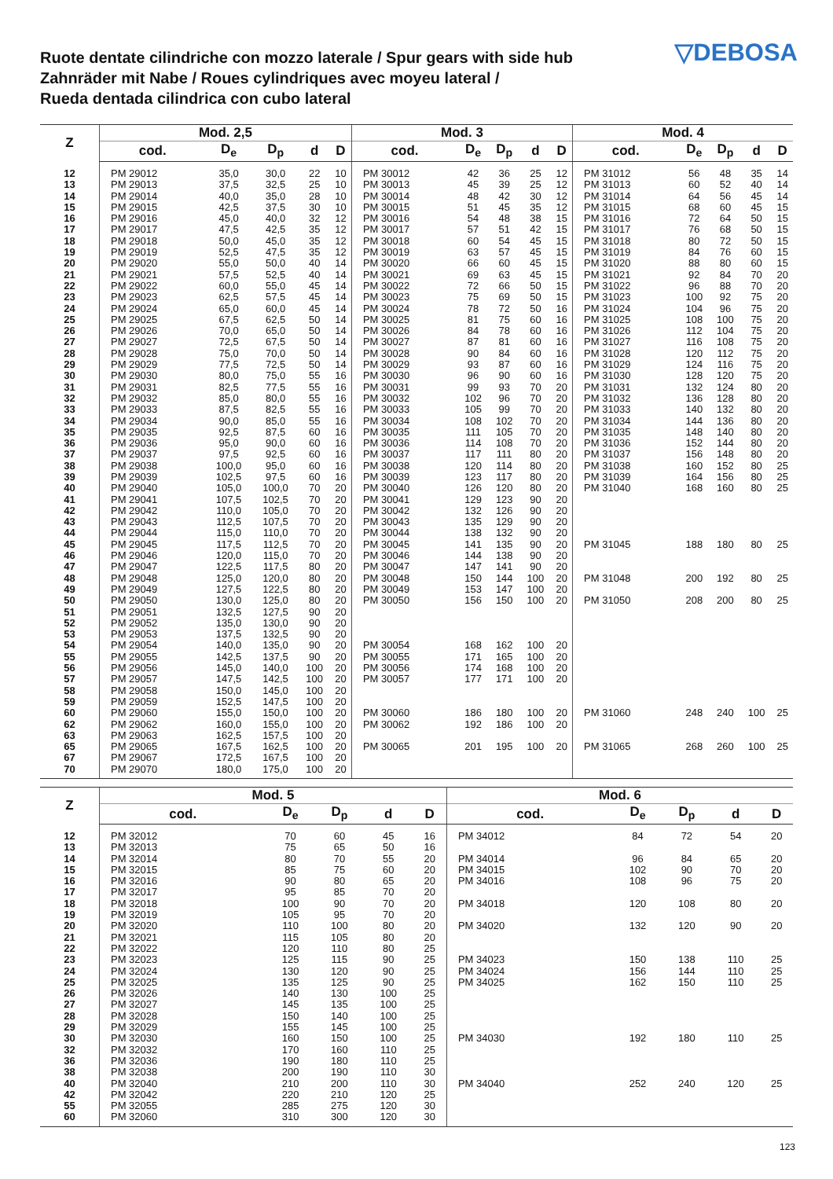▽DEBOSA
Ruote dentate cilindriche con mozzo laterale / Spur gears with side hub
Zahnräder mit Nabe / Roues cylindriques avec moyeu lateral /
Rueda dentada cilindrica con cubo lateral
| Z | Mod. 2,5 | | | | | Mod. 3 | | | | | Mod. 4 | | | | |
| --- | --- | --- | --- | --- | --- | --- | --- | --- | --- | --- | --- | --- | --- | --- | --- |
| | cod. | D<sub>e</sub> | D<sub>p</sub> | d | D | cod. | D<sub>e</sub> | D<sub>p</sub> | d | D | cod. | D<sub>e</sub> | D<sub>p</sub> | d | D |
| 12 | PM 29012 | 35,0 | 30,0 | 22 | 10 | PM 30012 | 42 | 36 | 25 | 12 | PM 31012 | 56 | 48 | 35 | 14 |
| 13 | PM 29013 | 37,5 | 32,5 | 25 | 10 | PM 30013 | 45 | 39 | 25 | 12 | PM 31013 | 60 | 52 | 40 | 14 |
| 14 | PM 29014 | 40,0 | 35,0 | 28 | 10 | PM 30014 | 48 | 42 | 30 | 12 | PM 31014 | 64 | 56 | 45 | 14 |
| 15 | PM 29015 | 42,5 | 37,5 | 30 | 10 | PM 30015 | 51 | 45 | 35 | 12 | PM 31015 | 68 | 60 | 45 | 15 |
| 16 | PM 29016 | 45,0 | 40,0 | 32 | 12 | PM 30016 | 54 | 48 | 38 | 15 | PM 31016 | 72 | 64 | 50 | 15 |
| 17 | PM 29017 | 47,5 | 42,5 | 35 | 12 | PM 30017 | 57 | 51 | 42 | 15 | PM 31017 | 76 | 68 | 50 | 15 |
| 18 | PM 29018 | 50,0 | 45,0 | 35 | 12 | PM 30018 | 60 | 54 | 45 | 15 | PM 31018 | 80 | 72 | 50 | 15 |
| 19 | PM 29019 | 52,5 | 47,5 | 35 | 12 | PM 30019 | 63 | 57 | 45 | 15 | PM 31019 | 84 | 76 | 60 | 15 |
| 20 | PM 29020 | 55,0 | 50,0 | 40 | 14 | PM 30020 | 66 | 60 | 45 | 15 | PM 31020 | 88 | 80 | 60 | 15 |
| 21 | PM 29021 | 57,5 | 52,5 | 40 | 14 | PM 30021 | 69 | 63 | 45 | 15 | PM 31021 | 92 | 84 | 70 | 20 |
| 22 | PM 29022 | 60,0 | 55,0 | 45 | 14 | PM 30022 | 72 | 66 | 50 | 15 | PM 31022 | 96 | 88 | 70 | 20 |
| 23 | PM 29023 | 62,5 | 57,5 | 45 | 14 | PM 30023 | 75 | 69 | 50 | 15 | PM 31023 | 100 | 92 | 75 | 20 |
| 24 | PM 29024 | 65,0 | 60,0 | 45 | 14 | PM 30024 | 78 | 72 | 50 | 16 | PM 31024 | 104 | 96 | 75 | 20 |
| 25 | PM 29025 | 67,5 | 62,5 | 50 | 14 | PM 30025 | 81 | 75 | 60 | 16 | PM 31025 | 108 | 100 | 75 | 20 |
| 26 | PM 29026 | 70,0 | 65,0 | 50 | 14 | PM 30026 | 84 | 78 | 60 | 16 | PM 31026 | 112 | 104 | 75 | 20 |
| 27 | PM 29027 | 72,5 | 67,5 | 50 | 14 | PM 30027 | 87 | 81 | 60 | 16 | PM 31027 | 116 | 108 | 75 | 20 |
| 28 | PM 29028 | 75,0 | 70,0 | 50 | 14 | PM 30028 | 90 | 84 | 60 | 16 | PM 31028 | 120 | 112 | 75 | 20 |
| 29 | PM 29029 | 77,5 | 72,5 | 50 | 14 | PM 30029 | 93 | 87 | 60 | 16 | PM 31029 | 124 | 116 | 75 | 20 |
| 30 | PM 29030 | 80,0 | 75,0 | 55 | 16 | PM 30030 | 96 | 90 | 60 | 16 | PM 31030 | 128 | 120 | 75 | 20 |
| 31 | PM 29031 | 82,5 | 77,5 | 55 | 16 | PM 30031 | 99 | 93 | 70 | 20 | PM 31031 | 132 | 124 | 80 | 20 |
| 32 | PM 29032 | 85,0 | 80,0 | 55 | 16 | PM 30032 | 102 | 96 | 70 | 20 | PM 31032 | 136 | 128 | 80 | 20 |
| 33 | PM 29033 | 87,5 | 82,5 | 55 | 16 | PM 30033 | 105 | 99 | 70 | 20 | PM 31033 | 140 | 132 | 80 | 20 |
| 34 | PM 29034 | 90,0 | 85,0 | 55 | 16 | PM 30034 | 108 | 102 | 70 | 20 | PM 31034 | 144 | 136 | 80 | 20 |
| 35 | PM 29035 | 92,5 | 87,5 | 60 | 16 | PM 30035 | 111 | 105 | 70 | 20 | PM 31035 | 148 | 140 | 80 | 20 |
| 36 | PM 29036 | 95,0 | 90,0 | 60 | 16 | PM 30036 | 114 | 108 | 70 | 20 | PM 31036 | 152 | 144 | 80 | 20 |
| 37 | PM 29037 | 97,5 | 92,5 | 60 | 16 | PM 30037 | 117 | 111 | 80 | 20 | PM 31037 | 156 | 148 | 80 | 20 |
| 38 | PM 29038 | 100,0 | 95,0 | 60 | 16 | PM 30038 | 120 | 114 | 80 | 20 | PM 31038 | 160 | 152 | 80 | 25 |
| 39 | PM 29039 | 102,5 | 97,5 | 60 | 16 | PM 30039 | 123 | 117 | 80 | 20 | PM 31039 | 164 | 156 | 80 | 25 |
| 40 | PM 29040 | 105,0 | 100,0 | 70 | 20 | PM 30040 | 126 | 120 | 80 | 20 | PM 31040 | 168 | 160 | 80 | 25 |
| 41 | PM 29041 | 107,5 | 102,5 | 70 | 20 | PM 30041 | 129 | 123 | 90 | 20 | | | | | |
| 42 | PM 29042 | 110,0 | 105,0 | 70 | 20 | PM 30042 | 132 | 126 | 90 | 20 | | | | | |
| 43 | PM 29043 | 112,5 | 107,5 | 70 | 20 | PM 30043 | 135 | 129 | 90 | 20 | | | | | |
| 44 | PM 29044 | 115,0 | 110,0 | 70 | 20 | PM 30044 | 138 | 132 | 90 | 20 | | | | | |
| 45 | PM 29045 | 117,5 | 112,5 | 70 | 20 | PM 30045 | 141 | 135 | 90 | 20 | PM 31045 | 188 | 180 | 80 | 25 |
| 46 | PM 29046 | 120,0 | 115,0 | 70 | 20 | PM 30046 | 144 | 138 | 90 | 20 | | | | | |
| 47 | PM 29047 | 122,5 | 117,5 | 80 | 20 | PM 30047 | 147 | 141 | 90 | 20 | | | | | |
| 48 | PM 29048 | 125,0 | 120,0 | 80 | 20 | PM 30048 | 150 | 144 | 100 | 20 | PM 31048 | 200 | 192 | 80 | 25 |
| 49 | PM 29049 | 127,5 | 122,5 | 80 | 20 | PM 30049 | 153 | 147 | 100 | 20 | | | | | |
| 50 | PM 29050 | 130,0 | 125,0 | 80 | 20 | PM 30050 | 156 | 150 | 100 | 20 | PM 31050 | 208 | 200 | 80 | 25 |
| 51 | PM 29051 | 132,5 | 127,5 | 90 | 20 | | | | | | | | | | |
| 52 | PM 29052 | 135,0 | 130,0 | 90 | 20 | | | | | | | | | | |
| 53 | PM 29053 | 137,5 | 132,5 | 90 | 20 | | | | | | | | | | |
| 54 | PM 29054 | 140,0 | 135,0 | 90 | 20 | PM 30054 | 168 | 162 | 100 | 20 | | | | | |
| 55 | PM 29055 | 142,5 | 137,5 | 90 | 20 | PM 30055 | 171 | 165 | 100 | 20 | | | | | |
| 56 | PM 29056 | 145,0 | 140,0 | 100 | 20 | PM 30056 | 174 | 168 | 100 | 20 | | | | | |
| 57 | PM 29057 | 147,5 | 142,5 | 100 | 20 | PM 30057 | 177 | 171 | 100 | 20 | | | | | |
| 58 | PM 29058 | 150,0 | 145,0 | 100 | 20 | | | | | | | | | | |
| 59 | PM 29059 | 152,5 | 147,5 | 100 | 20 | | | | | | | | | | |
| 60 | PM 29060 | 155,0 | 150,0 | 100 | 20 | PM 30060 | 186 | 180 | 100 | 20 | PM 31060 | 248 | 240 | 100 | 25 |
| 62 | PM 29062 | 160,0 | 155,0 | 100 | 20 | PM 30062 | 192 | 186 | 100 | 20 | | | | | |
| 63 | PM 29063 | 162,5 | 157,5 | 100 | 20 | | | | | | | | | | |
| 65 | PM 29065 | 167,5 | 162,5 | 100 | 20 | PM 30065 | 201 | 195 | 100 | 20 | PM 31065 | 268 | 260 | 100 | 25 |
| 67 | PM 29067 | 172,5 | 167,5 | 100 | 20 | | | | | | | | | | |
| 70 | PM 29070 | 180,0 | 175,0 | 100 | 20 | | | | | | | | | | |
| Z | Mod. 5 | | | | | Mod. 6 | | | | |
| --- | --- | --- | --- | --- | --- | --- | --- | --- | --- | --- |
| | cod. | D<sub>e</sub> | D<sub>p</sub> | d | D | cod. | D<sub>e</sub> | D<sub>p</sub> | d | D |
| 12 | PM 32012 | 70 | 60 | 45 | 16 | PM 34012 | 84 | 72 | 54 | 20 |
| 13 | PM 32013 | 75 | 65 | 50 | 16 | | | | | |
| 14 | PM 32014 | 80 | 70 | 55 | 20 | PM 34014 | 96 | 84 | 65 | 20 |
| 15 | PM 32015 | 85 | 75 | 60 | 20 | PM 34015 | 102 | 90 | 70 | 20 |
| 16 | PM 32016 | 90 | 80 | 65 | 20 | PM 34016 | 108 | 96 | 75 | 20 |
| 17 | PM 32017 | 95 | 85 | 70 | 20 | | | | | |
| 18 | PM 32018 | 100 | 90 | 70 | 20 | PM 34018 | 120 | 108 | 80 | 20 |
| 19 | PM 32019 | 105 | 95 | 70 | 20 | | | | | |
| 20 | PM 32020 | 110 | 100 | 80 | 20 | PM 34020 | 132 | 120 | 90 | 20 |
| 21 | PM 32021 | 115 | 105 | 80 | 20 | | | | | |
| 22 | PM 32022 | 120 | 110 | 80 | 25 | | | | | |
| 23 | PM 32023 | 125 | 115 | 90 | 25 | PM 34023 | 150 | 138 | 110 | 25 |
| 24 | PM 32024 | 130 | 120 | 90 | 25 | PM 34024 | 156 | 144 | 110 | 25 |
| 25 | PM 32025 | 135 | 125 | 90 | 25 | PM 34025 | 162 | 150 | 110 | 25 |
| 26 | PM 32026 | 140 | 130 | 100 | 25 | | | | | |
| 27 | PM 32027 | 145 | 135 | 100 | 25 | | | | | |
| 28 | PM 32028 | 150 | 140 | 100 | 25 | | | | | |
| 29 | PM 32029 | 155 | 145 | 100 | 25 | | | | | |
| 30 | PM 32030 | 160 | 150 | 100 | 25 | PM 34030 | 192 | 180 | 110 | 25 |
| 32 | PM 32032 | 170 | 160 | 110 | 25 | | | | | |
| 36 | PM 32036 | 190 | 180 | 110 | 25 | | | | | |
| 38 | PM 32038 | 200 | 190 | 110 | 30 | | | | | |
| 40 | PM 32040 | 210 | 200 | 110 | 30 | PM 34040 | 252 | 240 | 120 | 25 |
| 42 | PM 32042 | 220 | 210 | 120 | 25 | | | | | |
| 55 | PM 32055 | 285 | 275 | 120 | 30 | | | | | |
| 60 | PM 32060 | 310 | 300 | 120 | 30 | | | | | |
123